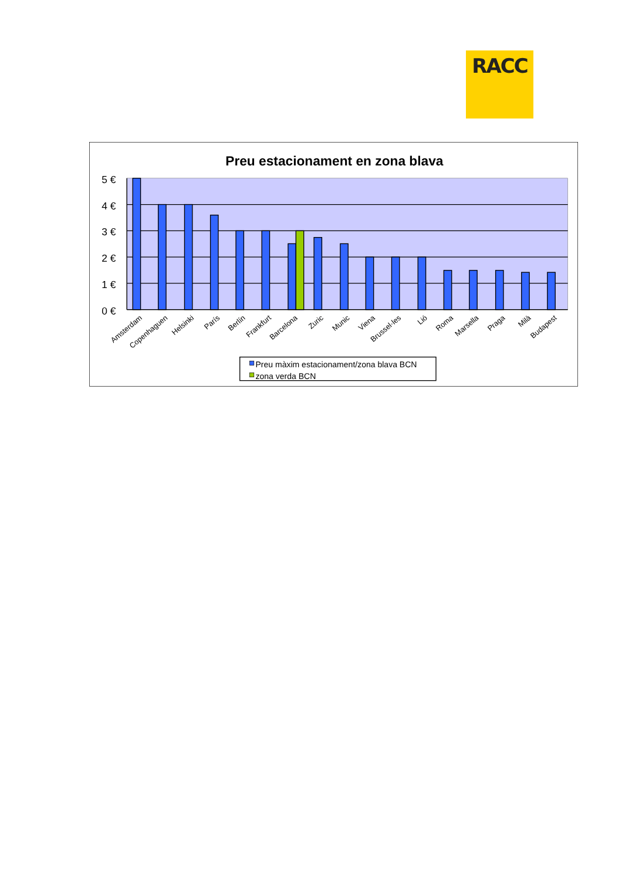RACC
Preu estacionament en zona blava
5 €
4 €
3 €
2 €
1 €
0 €
Amsterdam
Copenhaguen
Helsinki
París
Berlín
Frankfurt
Barcelona
Zuric
Munic
Viena
Brussel·les
Lió
Roma
Marsella
Praga
Milà
Budapest
Preu màxim estacionament/zona blava BCN
zona verda BCN